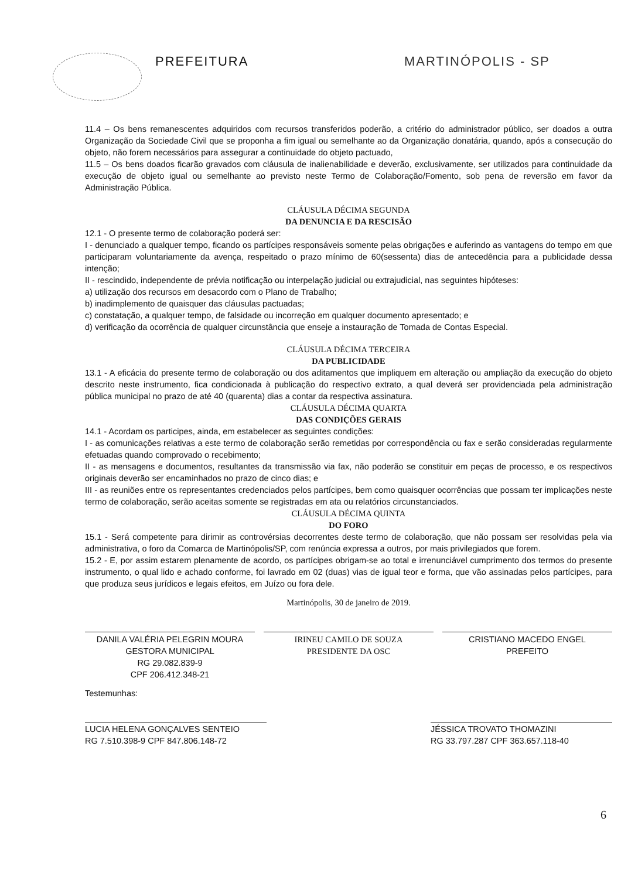PREFEITURA MARTINÓPOLIS - SP
11.4 – Os bens remanescentes adquiridos com recursos transferidos poderão, a critério do administrador público, ser doados a outra Organização da Sociedade Civil que se proponha a fim igual ou semelhante ao da Organização donatária, quando, após a consecução do objeto, não forem necessários para assegurar a continuidade do objeto pactuado,
11.5 – Os bens doados ficarão gravados com cláusula de inalienabilidade e deverão, exclusivamente, ser utilizados para continuidade da execução de objeto igual ou semelhante ao previsto neste Termo de Colaboração/Fomento, sob pena de reversão em favor da Administração Pública.
CLÁUSULA DÉCIMA SEGUNDA
DA DENUNCIA E DA RESCISÃO
12.1 - O presente termo de colaboração poderá ser:
I - denunciado a qualquer tempo, ficando os partícipes responsáveis somente pelas obrigações e auferindo as vantagens do tempo em que participaram voluntariamente da avença, respeitado o prazo mínimo de 60(sessenta) dias de antecedência para a publicidade dessa intenção;
II - rescindido, independente de prévia notificação ou interpelação judicial ou extrajudicial, nas seguintes hipóteses:
a) utilização dos recursos em desacordo com o Plano de Trabalho;
b) inadimplemento de quaisquer das cláusulas pactuadas;
c) constatação, a qualquer tempo, de falsidade ou incorreção em qualquer documento apresentado; e
d) verificação da ocorrência de qualquer circunstância que enseje a instauração de Tomada de Contas Especial.
CLÁUSULA DÉCIMA TERCEIRA
DA PUBLICIDADE
13.1 - A eficácia do presente termo de colaboração ou dos aditamentos que impliquem em alteração ou ampliação da execução do objeto descrito neste instrumento, fica condicionada à publicação do respectivo extrato, a qual deverá ser providenciada pela administração pública municipal no prazo de até 40 (quarenta) dias a contar da respectiva assinatura.
CLÁUSULA DÉCIMA QUARTA
DAS CONDIÇÕES GERAIS
14.1 - Acordam os participes, ainda, em estabelecer as seguintes condições:
I - as comunicações relativas a este termo de colaboração serão remetidas por correspondência ou fax e serão consideradas regularmente efetuadas quando comprovado o recebimento;
II - as mensagens e documentos, resultantes da transmissão via fax, não poderão se constituir em peças de processo, e os respectivos originais deverão ser encaminhados no prazo de cinco dias; e
III - as reuniões entre os representantes credenciados pelos partícipes, bem como quaisquer ocorrências que possam ter implicações neste termo de colaboração, serão aceitas somente se registradas em ata ou relatórios circunstanciados.
CLÁUSULA DÉCIMA QUINTA
DO FORO
15.1 - Será competente para dirimir as controvérsias decorrentes deste termo de colaboração, que não possam ser resolvidas pela via administrativa, o foro da Comarca de Martinópolis/SP, com renúncia expressa a outros, por mais privilegiados que forem.
15.2 - E, por assim estarem plenamente de acordo, os partícipes obrigam-se ao total e irrenunciável cumprimento dos termos do presente instrumento, o qual lido e achado conforme, foi lavrado em 02 (duas) vias de igual teor e forma, que vão assinadas pelos partícipes, para que produza seus jurídicos e legais efeitos, em Juízo ou fora dele.
Martinópolis, 30 de janeiro de 2019.
DANILA VALÉRIA PELEGRIN MOURA
GESTORA MUNICIPAL
RG 29.082.839-9
CPF 206.412.348-21
IRINEU CAMILO DE SOUZA
PRESIDENTE DA OSC
CRISTIANO MACEDO ENGEL
PREFEITO
Testemunhas:
LUCIA HELENA GONÇALVES SENTEIO
RG 7.510.398-9 CPF 847.806.148-72
JÉSSICA TROVATO THOMAZINI
RG 33.797.287 CPF 363.657.118-40
6